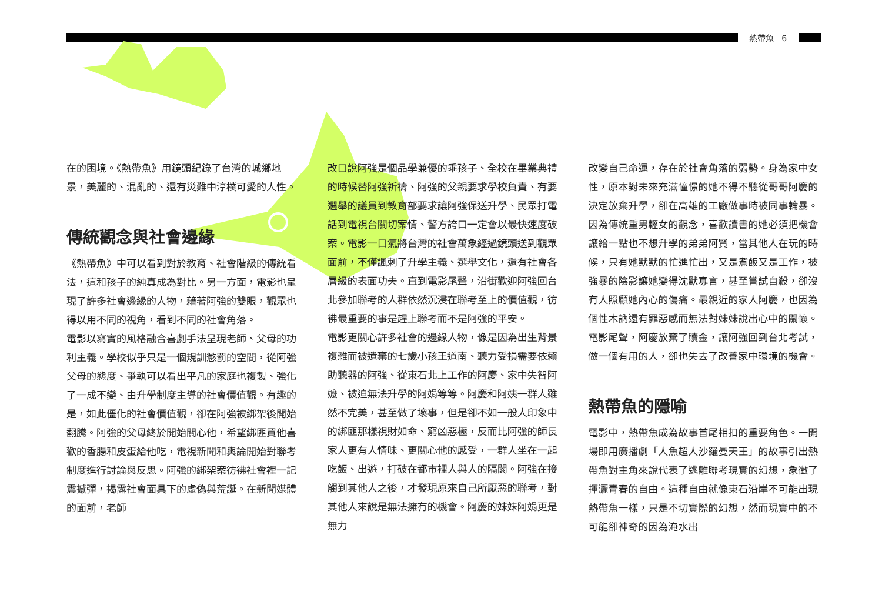熱帶魚 6
在的困境。《熱帶魚》用鏡頭紀錄了台灣的城鄉地景，美麗的、混亂的、還有災難中淳樸可愛的人性。
傳統觀念與社會邊緣
《熱帶魚》中可以看到對於教育、社會階級的傳統看法，這和孩子的純真成為對比。另一方面，電影也呈現了許多社會邊緣的人物，藉著阿強的雙眼，觀眾也得以用不同的視角，看到不同的社會角落。
電影以寫實的風格融合喜劇手法呈現老師、父母的功利主義。學校似乎只是一個規訓懲罰的空間，從阿強父母的態度、爭執可以看出平凡的家庭也複製、強化了一成不變、由升學制度主導的社會價值觀。有趣的是，如此僵化的社會價值觀，卻在阿強被綁架後開始翻騰。阿強的父母終於開始關心他，希望綁匪買他喜歡的香腸和皮蛋給他吃，電視新聞和輿論開始對聯考制度進行討論與反思。阿強的綁架案彷彿社會裡一記震撼彈，揭露社會面具下的虛偽與荒誕。在新聞媒體的面前，老師
改口說阿強是個品學兼優的乖孩子、全校在畢業典禮的時候替阿強祈禱、阿強的父親要求學校負責、有要選舉的議員到教育部要求讓阿強保送升學、民眾打電話到電視台關切案情、警方誇口一定會以最快速度破案。電影一口氣將台灣的社會萬象經過鏡頭送到觀眾面前，不僅諷刺了升學主義、選舉文化，還有社會各層級的表面功夫。直到電影尾聲，沿街歡迎阿強回台北參加聯考的人群依然沉浸在聯考至上的價值觀，彷彿最重要的事是趕上聯考而不是阿強的平安。
電影更關心許多社會的邊緣人物，像是因為出生背景複雜而被遺棄的七歲小孩王道南、聽力受損需要依賴助聽器的阿強、從東石北上工作的阿慶、家中失智阿嬤、被迫無法升學的阿娟等等。阿慶和阿姨一群人雖然不完美，甚至做了壞事，但是卻不如一般人印象中的綁匪那樣視財如命、窮凶惡極，反而比阿強的師長家人更有人情味、更關心他的感受，一群人坐在一起吃飯、出遊，打破在都市裡人與人的隔閡。阿強在接觸到其他人之後，才發現原來自己所厭惡的聯考，對其他人來說是無法擁有的機會。阿慶的妹妹阿娟更是無力
改變自己命運，存在於社會角落的弱勢。身為家中女性，原本對未來充滿憧憬的她不得不聽從哥哥阿慶的決定放棄升學，卻在高雄的工廠做事時被同事輪暴。因為傳統重男輕女的觀念，喜歡讀書的她必須把機會讓給一點也不想升學的弟弟阿賢，當其他人在玩的時候，只有她默默的忙進忙出，又是煮飯又是工作，被強暴的陰影讓她變得沈默寡言，甚至嘗試自殺，卻沒有人照顧她內心的傷痛。最親近的家人阿慶，也因為個性木訥還有罪惡感而無法對妹妹說出心中的關懷。電影尾聲，阿慶放棄了贖金，讓阿強回到台北考試，做一個有用的人，卻也失去了改善家中環境的機會。
熱帶魚的隱喻
電影中，熱帶魚成為故事首尾相扣的重要角色。一開場即用廣播劇「人魚超人沙羅曼天王」的故事引出熱帶魚對主角來說代表了逃離聯考現實的幻想，象徵了揮灑青春的自由。這種自由就像東石沿岸不可能出現熱帶魚一樣，只是不切實際的幻想，然而現實中的不可能卻神奇的因為淹水出